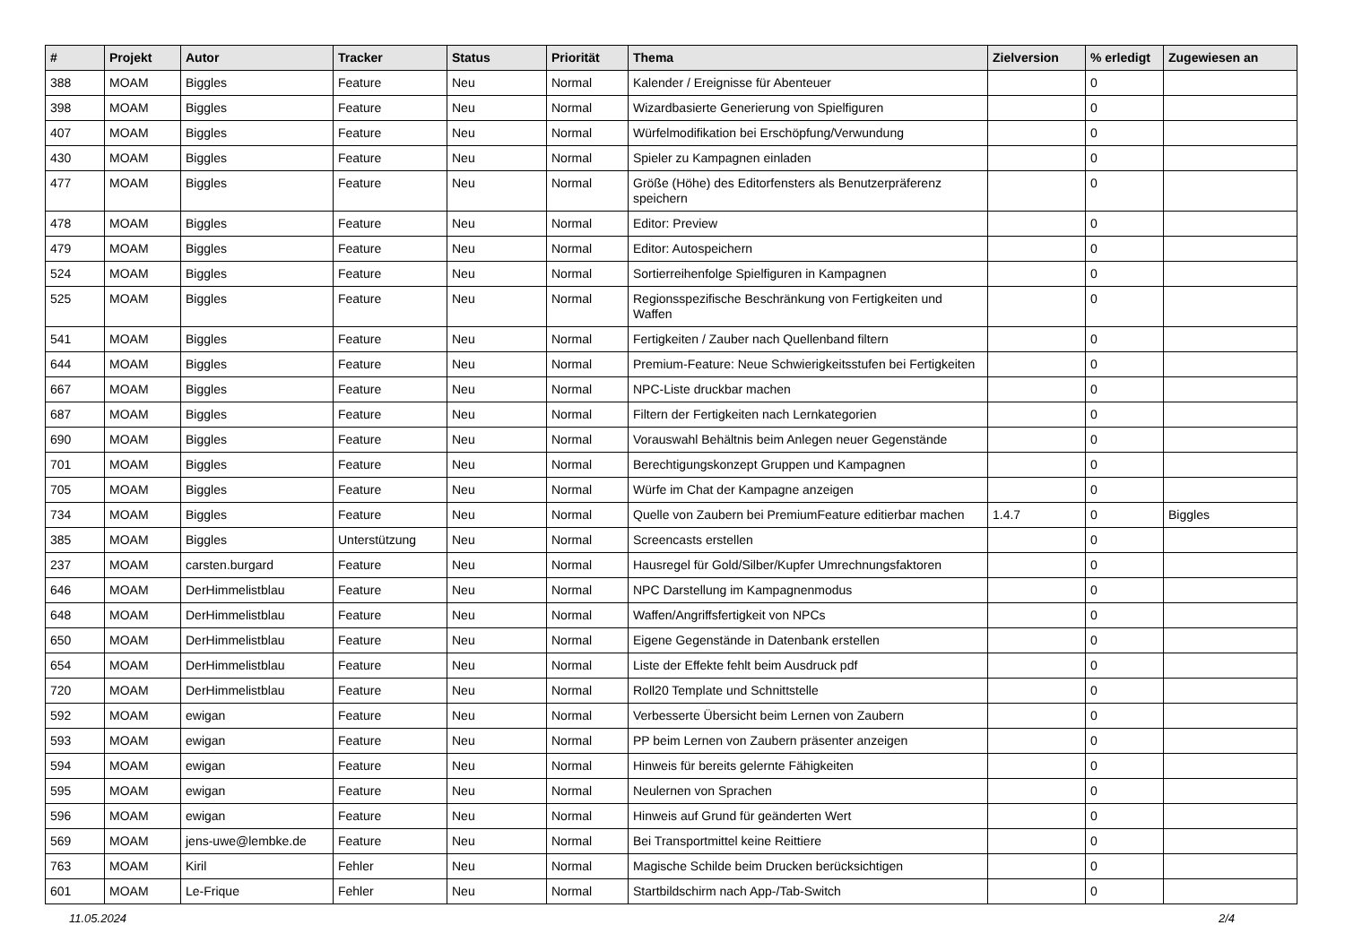| # | Projekt | Autor | Tracker | Status | Priorität | Thema | Zielversion | % erledigt | Zugewiesen an |
| --- | --- | --- | --- | --- | --- | --- | --- | --- | --- |
| 388 | MOAM | Biggles | Feature | Neu | Normal | Kalender / Ereignisse für Abenteuer | | 0 | |
| 398 | MOAM | Biggles | Feature | Neu | Normal | Wizardbasierte Generierung von Spielfiguren | | 0 | |
| 407 | MOAM | Biggles | Feature | Neu | Normal | Würfelmodifikation bei Erschöpfung/Verwundung | | 0 | |
| 430 | MOAM | Biggles | Feature | Neu | Normal | Spieler zu Kampagnen einladen | | 0 | |
| 477 | MOAM | Biggles | Feature | Neu | Normal | Größe (Höhe) des Editorfensters als Benutzerpräferenz speichern | | 0 | |
| 478 | MOAM | Biggles | Feature | Neu | Normal | Editor: Preview | | 0 | |
| 479 | MOAM | Biggles | Feature | Neu | Normal | Editor: Autospeichern | | 0 | |
| 524 | MOAM | Biggles | Feature | Neu | Normal | Sortierreihenfolge Spielfiguren in Kampagnen | | 0 | |
| 525 | MOAM | Biggles | Feature | Neu | Normal | Regionsspezifische Beschränkung von Fertigkeiten und Waffen | | 0 | |
| 541 | MOAM | Biggles | Feature | Neu | Normal | Fertigkeiten / Zauber nach Quellenband filtern | | 0 | |
| 644 | MOAM | Biggles | Feature | Neu | Normal | Premium-Feature: Neue Schwierigkeitsstufen bei Fertigkeiten | | 0 | |
| 667 | MOAM | Biggles | Feature | Neu | Normal | NPC-Liste druckbar machen | | 0 | |
| 687 | MOAM | Biggles | Feature | Neu | Normal | Filtern der Fertigkeiten nach Lernkategorien | | 0 | |
| 690 | MOAM | Biggles | Feature | Neu | Normal | Vorauswahl Behältnis beim Anlegen neuer Gegenstände | | 0 | |
| 701 | MOAM | Biggles | Feature | Neu | Normal | Berechtigungskonzept Gruppen und Kampagnen | | 0 | |
| 705 | MOAM | Biggles | Feature | Neu | Normal | Würfe im Chat der Kampagne anzeigen | | 0 | |
| 734 | MOAM | Biggles | Feature | Neu | Normal | Quelle von Zaubern bei PremiumFeature editierbar machen | 1.4.7 | 0 | Biggles |
| 385 | MOAM | Biggles | Unterstützung | Neu | Normal | Screencasts erstellen | | 0 | |
| 237 | MOAM | carsten.burgard | Feature | Neu | Normal | Hausregel für Gold/Silber/Kupfer Umrechnungsfaktoren | | 0 | |
| 646 | MOAM | DerHimmelistblau | Feature | Neu | Normal | NPC Darstellung im Kampagnenmodus | | 0 | |
| 648 | MOAM | DerHimmelistblau | Feature | Neu | Normal | Waffen/Angriffsfertigkeit von NPCs | | 0 | |
| 650 | MOAM | DerHimmelistblau | Feature | Neu | Normal | Eigene Gegenstände in Datenbank erstellen | | 0 | |
| 654 | MOAM | DerHimmelistblau | Feature | Neu | Normal | Liste der Effekte fehlt beim Ausdruck pdf | | 0 | |
| 720 | MOAM | DerHimmelistblau | Feature | Neu | Normal | Roll20 Template und Schnittstelle | | 0 | |
| 592 | MOAM | ewigan | Feature | Neu | Normal | Verbesserte Übersicht beim Lernen von Zaubern | | 0 | |
| 593 | MOAM | ewigan | Feature | Neu | Normal | PP beim Lernen von Zaubern präsenter anzeigen | | 0 | |
| 594 | MOAM | ewigan | Feature | Neu | Normal | Hinweis für bereits gelernte Fähigkeiten | | 0 | |
| 595 | MOAM | ewigan | Feature | Neu | Normal | Neulernen von Sprachen | | 0 | |
| 596 | MOAM | ewigan | Feature | Neu | Normal | Hinweis auf Grund für geänderten Wert | | 0 | |
| 569 | MOAM | jens-uwe@lembke.de | Feature | Neu | Normal | Bei Transportmittel keine Reittiere | | 0 | |
| 763 | MOAM | Kiril | Fehler | Neu | Normal | Magische Schilde beim Drucken berücksichtigen | | 0 | |
| 601 | MOAM | Le-Frique | Fehler | Neu | Normal | Startbildschirm nach App-/Tab-Switch | | 0 | |
11.05.2024 2/4